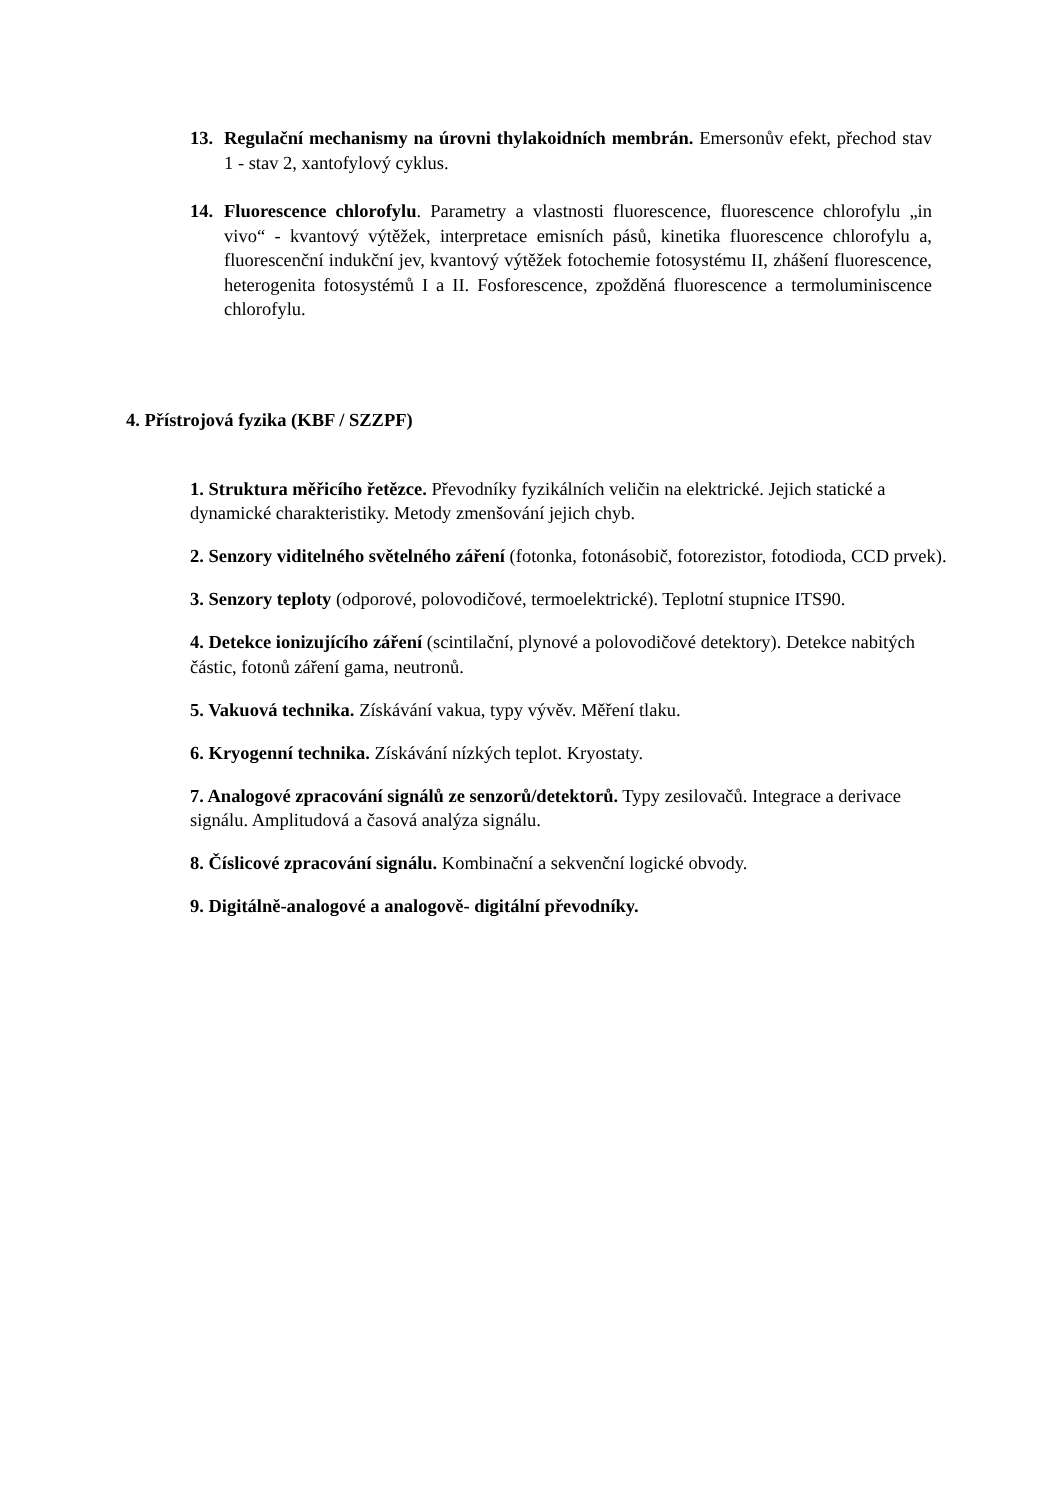13. Regulační mechanismy na úrovni thylakoidních membrán. Emersonův efekt, přechod stav 1 - stav 2, xantofylový cyklus.
14. Fluorescence chlorofylu. Parametry a vlastnosti fluorescence, fluorescence chlorofylu „in vivo“ - kvantový výtěžek, interpretace emisních pásů, kinetika fluorescence chlorofylu a, fluorescenční indukční jev, kvantový výtěžek fotochemie fotosystému II, zhášení fluorescence, heterogenita fotosystémů I a II. Fosforescence, zpožděná fluorescence a termoluminiscence chlorofylu.
4. Přístrojová fyzika (KBF / SZZPF)
1. Struktura měřicího řetězce. Převodníky fyzikálních veličin na elektrické. Jejich statické a dynamické charakteristiky. Metody zmenšování jejich chyb.
2. Senzory viditelného světelného záření (fotonka, fotonásobič, fotorezistor, fotodioda, CCD prvek).
3. Senzory teploty (odporové, polovodičové, termoelektrické). Teplotní stupnice ITS90.
4. Detekce ionizujícího záření (scintilační, plynové a polovodičové detektory). Detekce nabitých částic, fotonů záření gama, neutronů.
5. Vakuová technika. Získávání vakua, typy vývěv. Měření tlaku.
6. Kryogenní technika. Získávání nízkých teplot. Kryostaty.
7. Analogové zpracování signálů ze senzorů/detektorů. Typy zesilovačů. Integrace a derivace signálu. Amplitudová a časová analýza signálu.
8. Číslicové zpracování signálu. Kombinační a sekvenční logické obvody.
9. Digitálně-analogové a analogově- digitální převodníky.